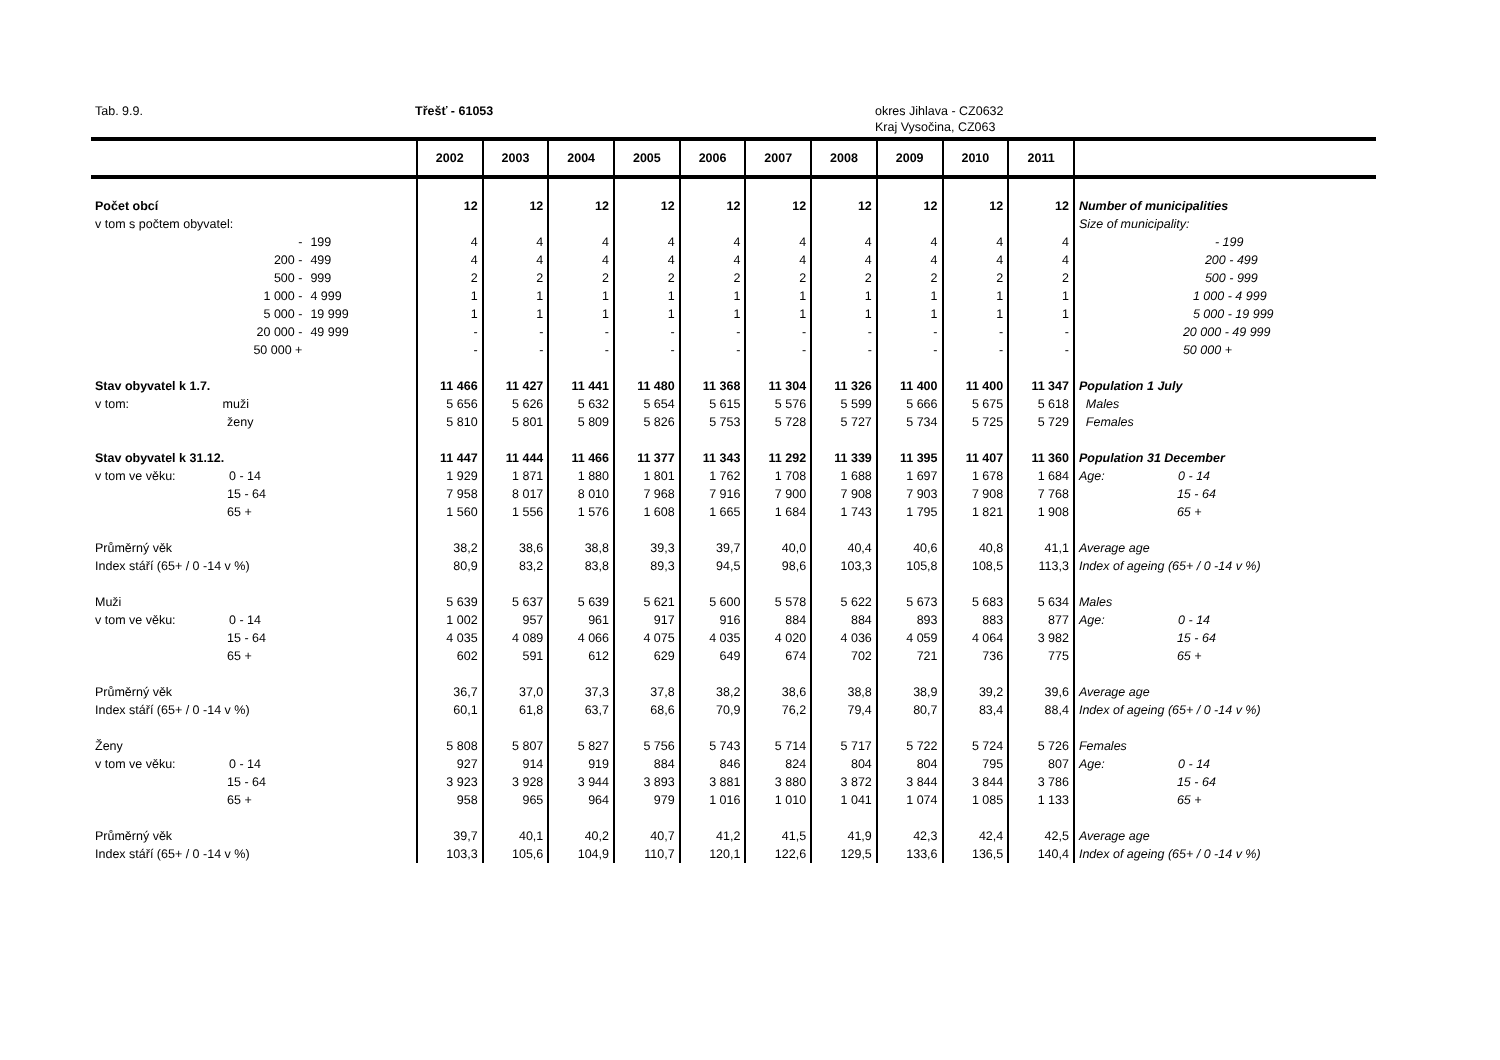Tab. 9.9. Třešť - 61053 okres Jihlava - CZ0632
Kraj Vysočina, CZ063
| | | 2002 | 2003 | 2004 | 2005 | 2006 | 2007 | 2008 | 2009 | 2010 | 2011 | |
| --- | --- | --- | --- | --- | --- | --- | --- | --- | --- | --- | --- | --- |
| Počet obcí | | 12 | 12 | 12 | 12 | 12 | 12 | 12 | 12 | 12 | 12 | Number of municipalities |
| v tom s počtem obyvatel: | | | | | | | | | | | | Size of municipality: |
| - | 199 | 4 | 4 | 4 | 4 | 4 | 4 | 4 | 4 | 4 | 4 | - 199 |
| 200 - | 499 | 4 | 4 | 4 | 4 | 4 | 4 | 4 | 4 | 4 | 4 | 200 - 499 |
| 500 - | 999 | 2 | 2 | 2 | 2 | 2 | 2 | 2 | 2 | 2 | 2 | 500 - 999 |
| 1 000 - | 4 999 | 1 | 1 | 1 | 1 | 1 | 1 | 1 | 1 | 1 | 1 | 1 000 - 4 999 |
| 5 000 - | 19 999 | 1 | 1 | 1 | 1 | 1 | 1 | 1 | 1 | 1 | 1 | 5 000 - 19 999 |
| 20 000 - | 49 999 | - | - | - | - | - | - | - | - | - | - | 20 000 - 49 999 |
| 50 000 + | | - | - | - | - | - | - | - | - | - | - | 50 000 + |
| Stav obyvatel k 1.7. | | 11 466 | 11 427 | 11 441 | 11 480 | 11 368 | 11 304 | 11 326 | 11 400 | 11 400 | 11 347 | Population 1 July |
| v tom: muži | | 5 656 | 5 626 | 5 632 | 5 654 | 5 615 | 5 576 | 5 599 | 5 666 | 5 675 | 5 618 | Males |
| ženy | | 5 810 | 5 801 | 5 809 | 5 826 | 5 753 | 5 728 | 5 727 | 5 734 | 5 725 | 5 729 | Females |
| Stav obyvatel k 31.12. | | 11 447 | 11 444 | 11 466 | 11 377 | 11 343 | 11 292 | 11 339 | 11 395 | 11 407 | 11 360 | Population 31 December |
| v tom ve věku: 0 - 14 | | 1 929 | 1 871 | 1 880 | 1 801 | 1 762 | 1 708 | 1 688 | 1 697 | 1 678 | 1 684 | Age: 0 - 14 |
| 15 - 64 | | 7 958 | 8 017 | 8 010 | 7 968 | 7 916 | 7 900 | 7 908 | 7 903 | 7 908 | 7 768 | 15 - 64 |
| 65 + | | 1 560 | 1 556 | 1 576 | 1 608 | 1 665 | 1 684 | 1 743 | 1 795 | 1 821 | 1 908 | 65 + |
| Průměrný věk | | 38,2 | 38,6 | 38,8 | 39,3 | 39,7 | 40,0 | 40,4 | 40,6 | 40,8 | 41,1 | Average age |
| Index stáří (65+ / 0 -14 v %) | | 80,9 | 83,2 | 83,8 | 89,3 | 94,5 | 98,6 | 103,3 | 105,8 | 108,5 | 113,3 | Index of ageing (65+ / 0 -14 v %) |
| Muži | | 5 639 | 5 637 | 5 639 | 5 621 | 5 600 | 5 578 | 5 622 | 5 673 | 5 683 | 5 634 | Males |
| v tom ve věku: 0 - 14 | | 1 002 | 957 | 961 | 917 | 916 | 884 | 884 | 893 | 883 | 877 | Age: 0 - 14 |
| 15 - 64 | | 4 035 | 4 089 | 4 066 | 4 075 | 4 035 | 4 020 | 4 036 | 4 059 | 4 064 | 3 982 | 15 - 64 |
| 65 + | | 602 | 591 | 612 | 629 | 649 | 674 | 702 | 721 | 736 | 775 | 65 + |
| Průměrný věk | | 36,7 | 37,0 | 37,3 | 37,8 | 38,2 | 38,6 | 38,8 | 38,9 | 39,2 | 39,6 | Average age |
| Index stáří (65+ / 0 -14 v %) | | 60,1 | 61,8 | 63,7 | 68,6 | 70,9 | 76,2 | 79,4 | 80,7 | 83,4 | 88,4 | Index of ageing (65+ / 0 -14 v %) |
| Ženy | | 5 808 | 5 807 | 5 827 | 5 756 | 5 743 | 5 714 | 5 717 | 5 722 | 5 724 | 5 726 | Females |
| v tom ve věku: 0 - 14 | | 927 | 914 | 919 | 884 | 846 | 824 | 804 | 804 | 795 | 807 | Age: 0 - 14 |
| 15 - 64 | | 3 923 | 3 928 | 3 944 | 3 893 | 3 881 | 3 880 | 3 872 | 3 844 | 3 844 | 3 786 | 15 - 64 |
| 65 + | | 958 | 965 | 964 | 979 | 1 016 | 1 010 | 1 041 | 1 074 | 1 085 | 1 133 | 65 + |
| Průměrný věk | | 39,7 | 40,1 | 40,2 | 40,7 | 41,2 | 41,5 | 41,9 | 42,3 | 42,4 | 42,5 | Average age |
| Index stáří (65+ / 0 -14 v %) | | 103,3 | 105,6 | 104,9 | 110,7 | 120,1 | 122,6 | 129,5 | 133,6 | 136,5 | 140,4 | Index of ageing (65+ / 0 -14 v %) |